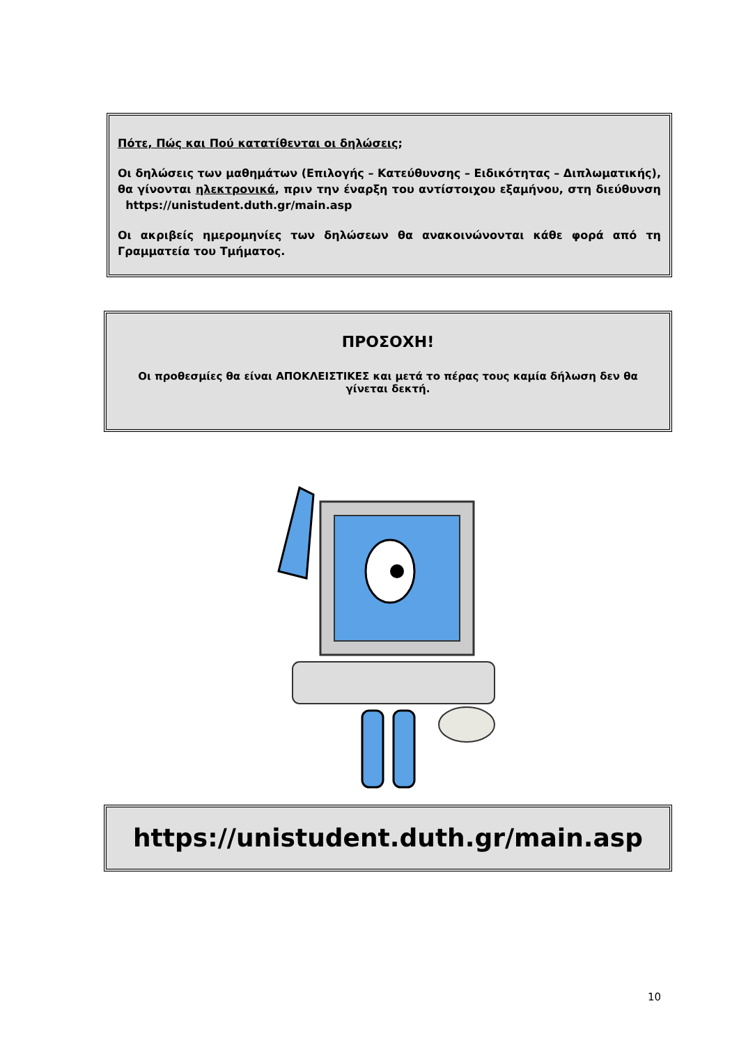Πότε, Πώς και Πού κατατίθενται οι δηλώσεις;
Οι δηλώσεις των μαθημάτων (Επιλογής – Κατεύθυνσης – Ειδικότητας – Διπλωματικής), θα γίνονται ηλεκτρονικά, πριν την έναρξη του αντίστοιχου εξαμήνου, στη διεύθυνση https://unistudent.duth.gr/main.asp
Οι ακριβείς ημερομηνίες των δηλώσεων θα ανακοινώνονται κάθε φορά από τη Γραμματεία του Τμήματος.
ΠΡΟΣΟΧΗ!
Οι προθεσμίες θα είναι ΑΠΟΚΛΕΙΣΤΙΚΕΣ και μετά το πέρας τους καμία δήλωση δεν θα γίνεται δεκτή.
https://unistudent.duth.gr/main.asp
10